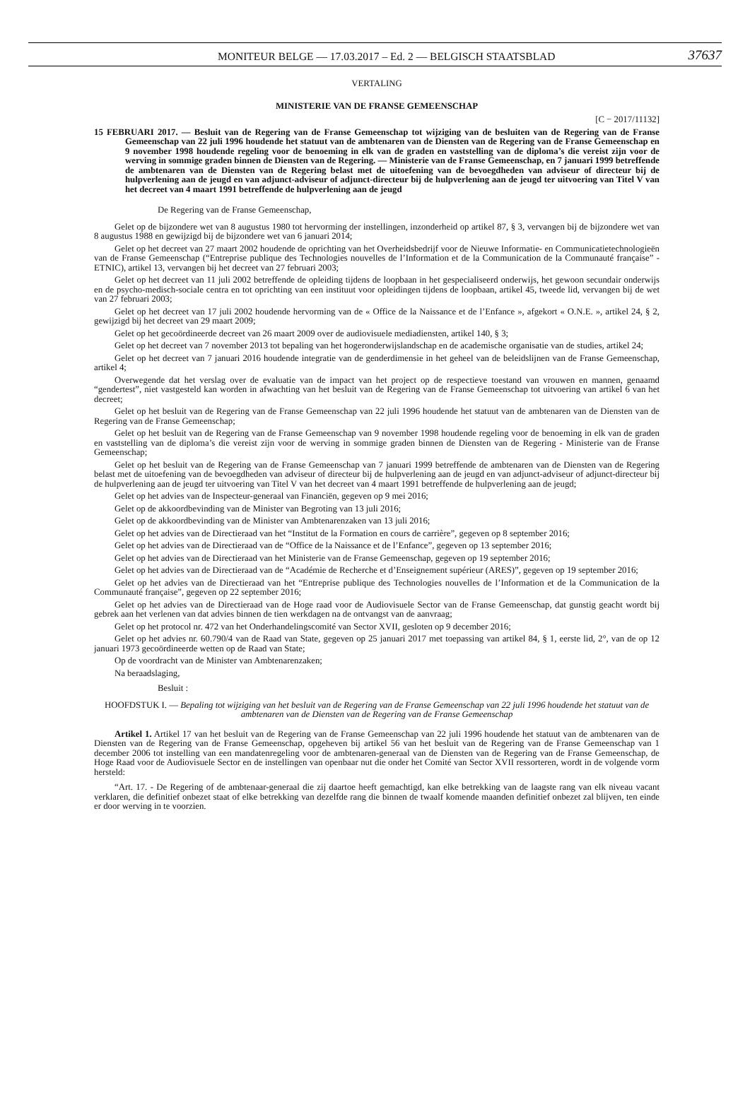MONITEUR BELGE — 17.03.2017 – Ed. 2 — BELGISCH STAATSBLAD 37637
VERTALING
MINISTERIE VAN DE FRANSE GEMEENSCHAP
[C − 2017/11132]
15 FEBRUARI 2017. — Besluit van de Regering van de Franse Gemeenschap tot wijziging van de besluiten van de Regering van de Franse Gemeenschap van 22 juli 1996 houdende het statuut van de ambtenaren van de Diensten van de Regering van de Franse Gemeenschap en 9 november 1998 houdende regeling voor de benoeming in elk van de graden en vaststelling van de diploma’s die vereist zijn voor de werving in sommige graden binnen de Diensten van de Regering. — Ministerie van de Franse Gemeenschap, en 7 januari 1999 betreffende de ambtenaren van de Diensten van de Regering belast met de uitoefening van de bevoegdheden van adviseur of directeur bij de hulpverlening aan de jeugd en van adjunct-adviseur of adjunct-directeur bij de hulpverlening aan de jeugd ter uitvoering van Titel V van het decreet van 4 maart 1991 betreffende de hulpverlening aan de jeugd
De Regering van de Franse Gemeenschap,
Gelet op de bijzondere wet van 8 augustus 1980 tot hervorming der instellingen, inzonderheid op artikel 87, § 3, vervangen bij de bijzondere wet van 8 augustus 1988 en gewijzigd bij de bijzondere wet van 6 januari 2014;
Gelet op het decreet van 27 maart 2002 houdende de oprichting van het Overheidsbedrijf voor de Nieuwe Informatie- en Communicatietechnologieën van de Franse Gemeenschap (“Entreprise publique des Technologies nouvelles de l’Information et de la Communication de la Communauté française” - ETNIC), artikel 13, vervangen bij het decreet van 27 februari 2003;
Gelet op het decreet van 11 juli 2002 betreffende de opleiding tijdens de loopbaan in het gespecialiseerd onderwijs, het gewoon secundair onderwijs en de psycho-medisch-sociale centra en tot oprichting van een instituut voor opleidingen tijdens de loopbaan, artikel 45, tweede lid, vervangen bij de wet van 27 februari 2003;
Gelet op het decreet van 17 juli 2002 houdende hervorming van de « Office de la Naissance et de l’Enfance », afgekort « O.N.E. », artikel 24, § 2, gewijzigd bij het decreet van 29 maart 2009;
Gelet op het gecoördineerde decreet van 26 maart 2009 over de audiovisuele mediadiensten, artikel 140, § 3;
Gelet op het decreet van 7 november 2013 tot bepaling van het hogeronderwijslandschap en de academische organisatie van de studies, artikel 24;
Gelet op het decreet van 7 januari 2016 houdende integratie van de genderdimensie in het geheel van de beleidslijnen van de Franse Gemeenschap, artikel 4;
Overwegende dat het verslag over de evaluatie van de impact van het project op de respectieve toestand van vrouwen en mannen, genaamd “gendertest”, niet vastgesteld kan worden in afwachting van het besluit van de Regering van de Franse Gemeenschap tot uitvoering van artikel 6 van het decreet;
Gelet op het besluit van de Regering van de Franse Gemeenschap van 22 juli 1996 houdende het statuut van de ambtenaren van de Diensten van de Regering van de Franse Gemeenschap;
Gelet op het besluit van de Regering van de Franse Gemeenschap van 9 november 1998 houdende regeling voor de benoeming in elk van de graden en vaststelling van de diploma’s die vereist zijn voor de werving in sommige graden binnen de Diensten van de Regering - Ministerie van de Franse Gemeenschap;
Gelet op het besluit van de Regering van de Franse Gemeenschap van 7 januari 1999 betreffende de ambtenaren van de Diensten van de Regering belast met de uitoefening van de bevoegdheden van adviseur of directeur bij de hulpverlening aan de jeugd en van adjunct-adviseur of adjunct-directeur bij de hulpverlening aan de jeugd ter uitvoering van Titel V van het decreet van 4 maart 1991 betreffende de hulpverlening aan de jeugd;
Gelet op het advies van de Inspecteur-generaal van Financiën, gegeven op 9 mei 2016;
Gelet op de akkoordbevinding van de Minister van Begroting van 13 juli 2016;
Gelet op de akkoordbevinding van de Minister van Ambtenarenzaken van 13 juli 2016;
Gelet op het advies van de Directieraad van het “Institut de la Formation en cours de carrière”, gegeven op 8 september 2016;
Gelet op het advies van de Directieraad van de “Office de la Naissance et de l’Enfance”, gegeven op 13 september 2016;
Gelet op het advies van de Directieraad van het Ministerie van de Franse Gemeenschap, gegeven op 19 september 2016;
Gelet op het advies van de Directieraad van de “Académie de Recherche et d’Enseignement supérieur (ARES)”, gegeven op 19 september 2016;
Gelet op het advies van de Directieraad van het “Entreprise publique des Technologies nouvelles de l’Information et de la Communication de la Communauté française”, gegeven op 22 september 2016;
Gelet op het advies van de Directieraad van de Hoge raad voor de Audiovisuele Sector van de Franse Gemeenschap, dat gunstig geacht wordt bij gebrek aan het verlenen van dat advies binnen de tien werkdagen na de ontvangst van de aanvraag;
Gelet op het protocol nr. 472 van het Onderhandelingscomité van Sector XVII, gesloten op 9 december 2016;
Gelet op het advies nr. 60.790/4 van de Raad van State, gegeven op 25 januari 2017 met toepassing van artikel 84, § 1, eerste lid, 2°, van de op 12 januari 1973 gecoördineerde wetten op de Raad van State;
Op de voordracht van de Minister van Ambtenarenzaken;
Na beraadslaging,
Besluit :
HOOFDSTUK I. — Bepaling tot wijziging van het besluit van de Regering van de Franse Gemeenschap van 22 juli 1996 houdende het statuut van de ambtenaren van de Diensten van de Regering van de Franse Gemeenschap
Artikel 1. Artikel 17 van het besluit van de Regering van de Franse Gemeenschap van 22 juli 1996 houdende het statuut van de ambtenaren van de Diensten van de Regering van de Franse Gemeenschap, opgeheven bij artikel 56 van het besluit van de Regering van de Franse Gemeenschap van 1 december 2006 tot instelling van een mandatenregeling voor de ambtenaren-generaal van de Diensten van de Regering van de Franse Gemeenschap, de Hoge Raad voor de Audiovisuele Sector en de instellingen van openbaar nut die onder het Comité van Sector XVII ressorteren, wordt in de volgende vorm hersteld:
“Art. 17. - De Regering of de ambtenaar-generaal die zij daartoe heeft gemachtigd, kan elke betrekking van de laagste rang van elk niveau vacant verklaren, die definitief onbezet staat of elke betrekking van dezelfde rang die binnen de twaalf komende maanden definitief onbezet zal blijven, ten einde er door werving in te voorzien.